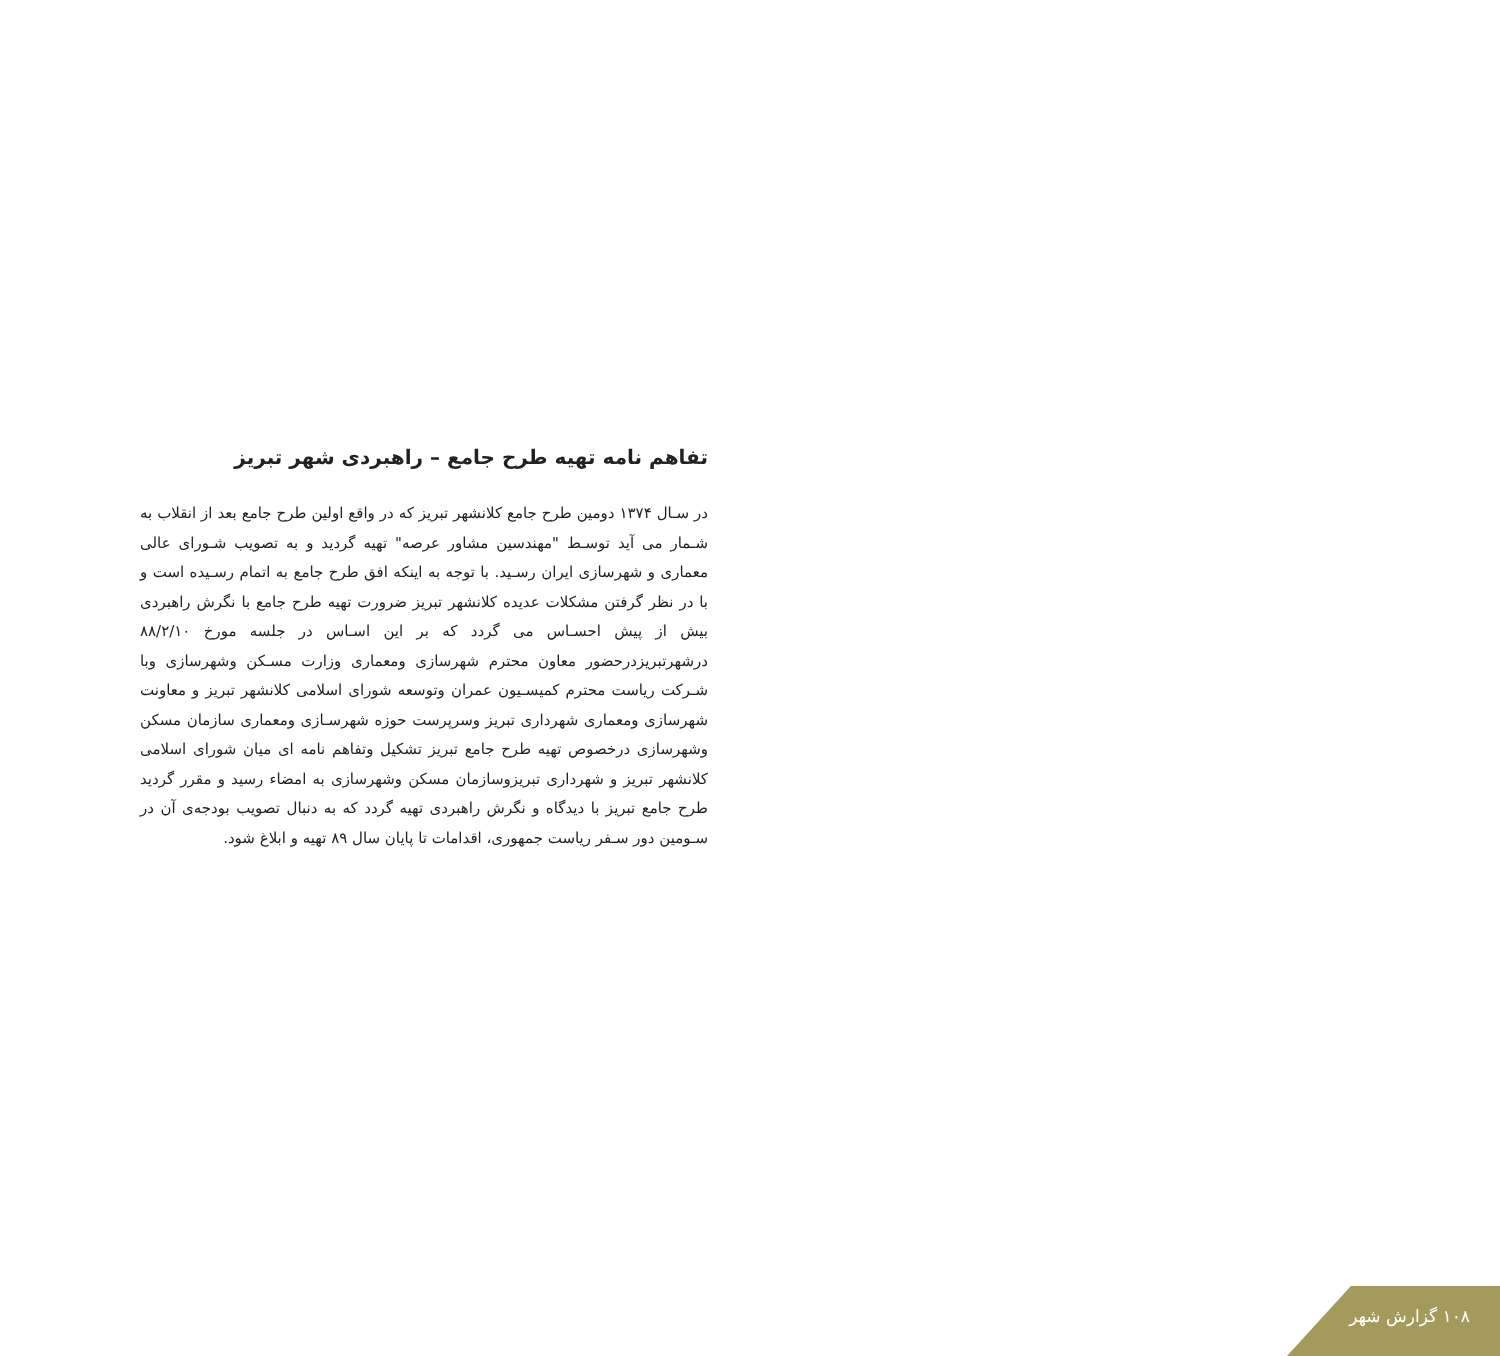تفاهم نامه تهیه طرح جامع – راهبردی شهر تبریز
در سـال ۱۳۷۴ دومین طرح جامع کلانشهر تبریز که در واقع اولین طرح جامع بعد از انقلاب به شـمار می آید توسـط "مهندسین مشاور عرصه" تهیه گردید و به تصویب شـورای عالی معماری و شهرسازی ایران رسـید. با توجه به اینکه افق طرح جامع به اتمام رسـیده است و با در نظر گرفتن مشکلات عدیده کلانشهر تبریز ضرورت تهیه طرح جامع با نگرش راهبردی بیش از پیش احسـاس می گردد که بر این اسـاس در جلسه مورخ ۸۸/۲/۱۰ درشهرتبریزدرحضور معاون محترم شهرسازی ومعماری وزارت مسـکن وشهرسازی وبا شـرکت ریاست محترم کمیسـیون عمران وتوسعه شورای اسلامی کلانشهر تبریز و معاونت شهرسازی ومعماری شهرداری تبریز وسرپرست حوزه شهرسـازی ومعماری سازمان مسکن وشهرسازی درخصوص تهیه طرح جامع تبریز تشکیل وتفاهم نامه ای میان شورای اسلامی کلانشهر تبریز و شهرداری تبریزوسازمان مسکن وشهرسازی به امضاء رسید و مقرر گردید طرح جامع تبریز با دیدگاه و نگرش راهبردی تهیه گردد که به دنبال تصویب بودجه‌ی آن در سـومین دور سـفر ریاست جمهوری، اقدامات تا پایان سال ۸۹ تهیه و ابلاغ شود.
۱۰۸ گزارش شهر